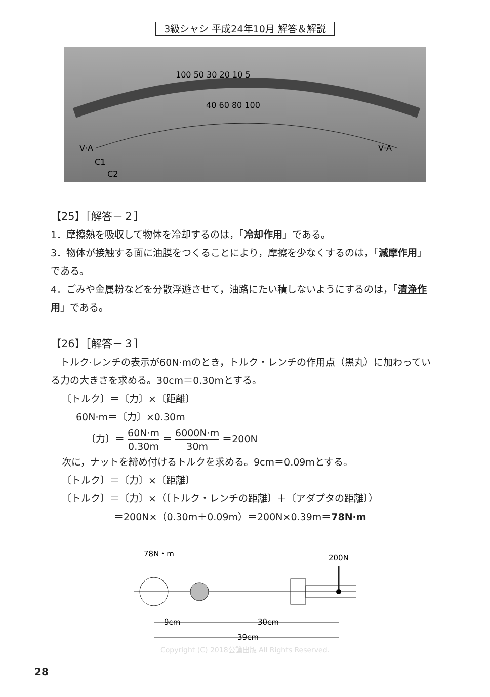3級シャシ 平成24年10月 解答＆解説
100 50 30 20 10 5
40 60 80 100
V·A
V·A
C1
C2
【25】［解答－２］
1．摩擦熱を吸収して物体を冷却するのは，「冷却作用」である。
3．物体が接触する面に油膜をつくることにより，摩擦を少なくするのは，「減摩作用」である。
4．ごみや金属粉などを分散浮遊させて，油路にたい積しないようにするのは，「清浄作用」である。
【26】［解答－３］
　トルク·レンチの表示が60N·mのとき，トルク・レンチの作用点（黒丸）に加わっている力の大きさを求める。30cm＝0.30mとする。
〔トルク〕＝〔力〕×〔距離〕
60N·m＝〔力〕×0.30m
〔力〕＝ 60N·m 0.30m ＝ 6000N·m 30m ＝200N
次に，ナットを締め付けるトルクを求める。9cm＝0.09mとする。
〔トルク〕＝〔力〕×〔距離〕
〔トルク〕＝〔力〕×（〔トルク・レンチの距離〕＋〔アダプタの距離〕）
＝200N×（0.30m＋0.09m）＝200N×0.39m＝78N·m
78N・m
200N
9cm
30cm
39cm
Copyright (C) 2018公論出版 All Rights Reserved.
28